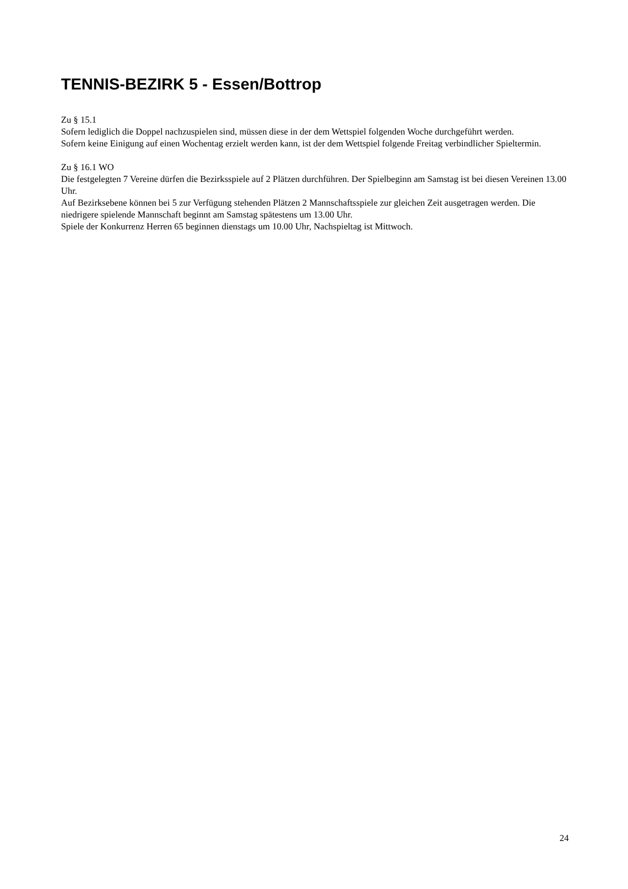TENNIS-BEZIRK 5 - Essen/Bottrop
Zu § 15.1
Sofern lediglich die Doppel nachzuspielen sind, müssen diese in der dem Wettspiel folgenden Woche durchgeführt werden.
Sofern keine Einigung auf einen Wochentag erzielt werden kann, ist der dem Wettspiel folgende Freitag verbindlicher Spieltermin.
Zu § 16.1 WO
Die festgelegten 7 Vereine dürfen die Bezirksspiele auf 2 Plätzen durchführen. Der Spielbeginn am Samstag ist bei diesen Vereinen 13.00 Uhr.
Auf Bezirksebene können bei 5 zur Verfügung stehenden Plätzen 2 Mannschaftsspiele zur gleichen Zeit ausgetragen werden. Die niedrigere spielende Mannschaft beginnt am Samstag spätestens um 13.00 Uhr.
Spiele der Konkurrenz Herren 65 beginnen dienstags um 10.00 Uhr, Nachspieltag ist Mittwoch.
24